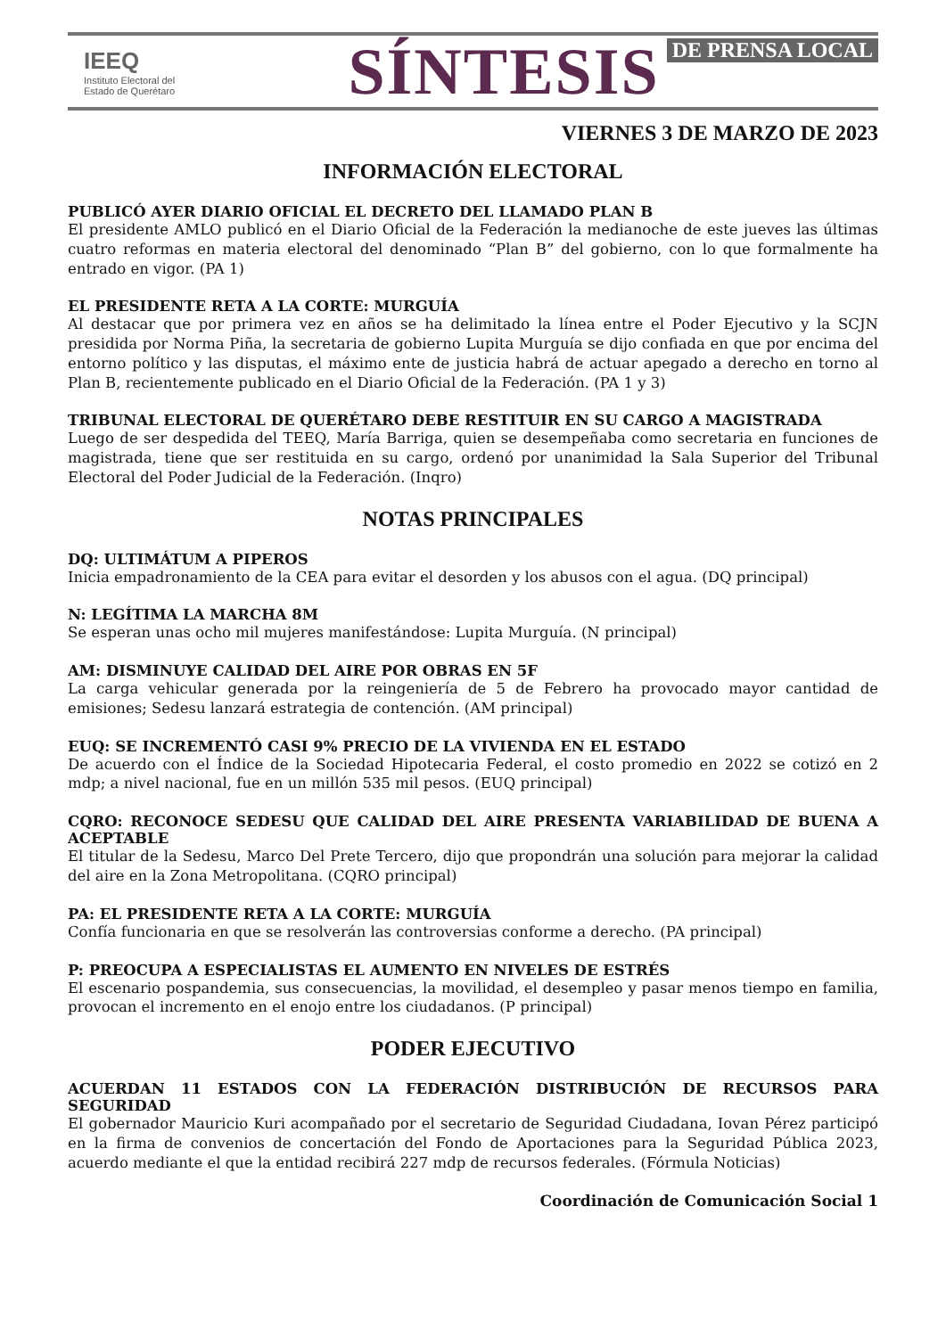IEEQ
Instituto Electoral del Estado de Querétaro
SÍNTESIS DE PRENSA LOCAL
VIERNES 3 DE MARZO DE 2023
INFORMACIÓN ELECTORAL
PUBLICÓ AYER DIARIO OFICIAL EL DECRETO DEL LLAMADO PLAN B
El presidente AMLO publicó en el Diario Oficial de la Federación la medianoche de este jueves las últimas cuatro reformas en materia electoral del denominado “Plan B” del gobierno, con lo que formalmente ha entrado en vigor. (PA 1)
EL PRESIDENTE RETA A LA CORTE: MURGUÍA
Al destacar que por primera vez en años se ha delimitado la línea entre el Poder Ejecutivo y la SCJN presidida por Norma Piña, la secretaria de gobierno Lupita Murguía se dijo confiada en que por encima del entorno político y las disputas, el máximo ente de justicia habrá de actuar apegado a derecho en torno al Plan B, recientemente publicado en el Diario Oficial de la Federación. (PA 1 y 3)
TRIBUNAL ELECTORAL DE QUERÉTARO DEBE RESTITUIR EN SU CARGO A MAGISTRADA
Luego de ser despedida del TEEQ, María Barriga, quien se desempeñaba como secretaria en funciones de magistrada, tiene que ser restituida en su cargo, ordenó por unanimidad la Sala Superior del Tribunal Electoral del Poder Judicial de la Federación. (Inqro)
NOTAS PRINCIPALES
DQ: ULTIMÁTUM A PIPEROS
Inicia empadronamiento de la CEA para evitar el desorden y los abusos con el agua. (DQ principal)
N: LEGÍTIMA LA MARCHA 8M
Se esperan unas ocho mil mujeres manifestándose: Lupita Murguía. (N principal)
AM: DISMINUYE CALIDAD DEL AIRE POR OBRAS EN 5F
La carga vehicular generada por la reingeniería de 5 de Febrero ha provocado mayor cantidad de emisiones; Sedesu lanzará estrategia de contención. (AM principal)
EUQ: SE INCREMENTÓ CASI 9% PRECIO DE LA VIVIENDA EN EL ESTADO
De acuerdo con el Índice de la Sociedad Hipotecaria Federal, el costo promedio en 2022 se cotizó en 2 mdp; a nivel nacional, fue en un millón 535 mil pesos. (EUQ principal)
CQRO: RECONOCE SEDESU QUE CALIDAD DEL AIRE PRESENTA VARIABILIDAD DE BUENA A ACEPTABLE
El titular de la Sedesu, Marco Del Prete Tercero, dijo que propondrán una solución para mejorar la calidad del aire en la Zona Metropolitana. (CQRO principal)
PA: EL PRESIDENTE RETA A LA CORTE: MURGUÍA
Confía funcionaria en que se resolverán las controversias conforme a derecho. (PA principal)
P: PREOCUPA A ESPECIALISTAS EL AUMENTO EN NIVELES DE ESTRÉS
El escenario pospandemia, sus consecuencias, la movilidad, el desempleo y pasar menos tiempo en familia, provocan el incremento en el enojo entre los ciudadanos. (P principal)
PODER EJECUTIVO
ACUERDAN 11 ESTADOS CON LA FEDERACIÓN DISTRIBUCIÓN DE RECURSOS PARA SEGURIDAD
El gobernador Mauricio Kuri acompañado por el secretario de Seguridad Ciudadana, Iovan Pérez participó en la firma de convenios de concertación del Fondo de Aportaciones para la Seguridad Pública 2023, acuerdo mediante el que la entidad recibirá 227 mdp de recursos federales. (Fórmula Noticias)
Coordinación de Comunicación Social 1